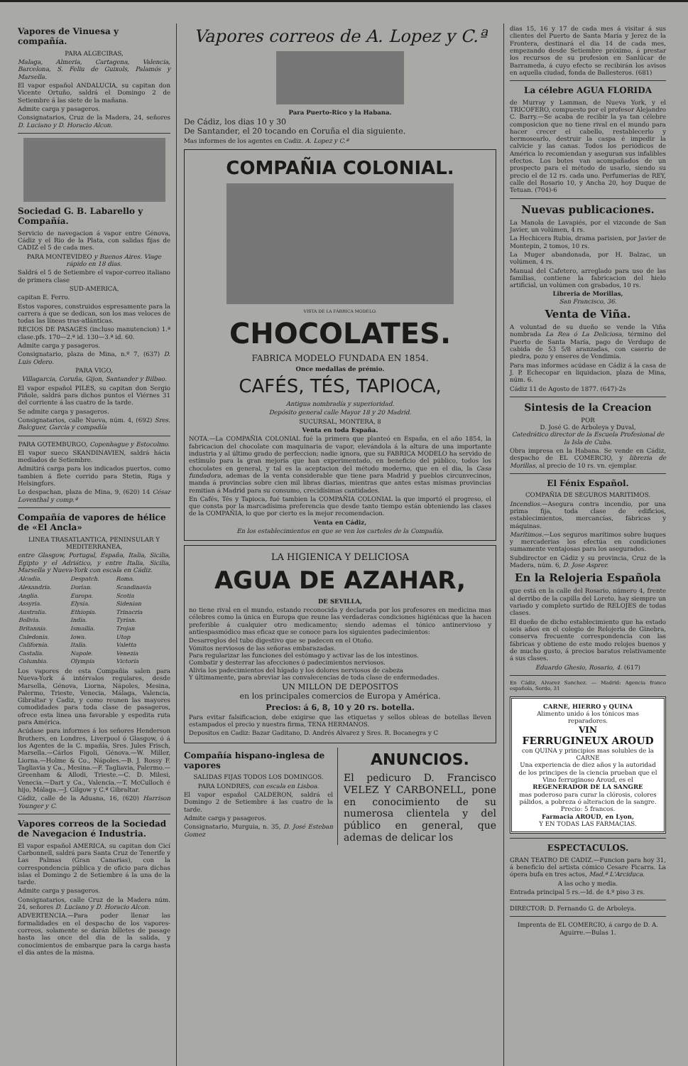Vapores de Vinuesa y compañía.
PARA ALGECIRAS,
Malaga, Almeria, Cartagena, Valencia, Barcelona, S. Feliu de Guixols, Palamós y Marsella.
El vapor español ANDALUCIA, su capitan don Vicente Ortuño, saldrá el Domingo 2 de Setiembre á las siete de la mañana.
Admite carga y pasageros.
Consignatarios, Cruz de la Madera, 24, señores D. Luciano y D. Horacio Alcon.
Sociedad G. B. Labarello y Compañía.
Servicio de navegacion á vapor entre Génova, Cádiz y el Rio de la Plata, con salidas fijas de CADIZ el 5 de cada mes.
PARA MONTEVIDEO y Buenos Aires. Viage rápido en 18 dias.
Saldrá el 5 de Setiembre el vapor-correo italiano de primera clase
SUD-AMERICA,
capitan E. Ferro.
Estos vapores, construidos espresamente para la carrera á que se dedican, son los mas veloces de todas las líneas tras-atlánticas.
RECIOS DE PASAGES (incluso manutencion) 1.ª clase.pfs. 170—2.ª id. 130—3.ª id. 60.
Admite carga y pasageros.
Consignatario, plaza de Mina, n.º 7, (637) D. Luis Odero.
PARA VIGO,
Villagarcia, Coruña, Gijon, Santander y Bilbao.
El vapor español PILES, su capitan don Sergio Piñole, saldrá para dichos puntos el Viérnes 31 del corriente á las cuatro de la tarde.
Se admite carga y pasageros.
Consignatarios, calle Nueva, núm. 4, (692) Sres. Balcguer, Garcia y compañía
PARA GOTEMBURGO, Copenhague y Estocolmo.
El vapor sueco SKANDINAVIEN, saldrá hácia mediados de Setiembre.
Admitirá carga para los indicados puertos, como tambien á flete corrido para Stetin, Riga y Helsingfors.
Lo despachan, plaza de Mina, 9, (620) 14 César Loventhal y comp.ª
Compañía de vapores de hélice de «El Ancla»
LINEA TRASATLANTICA, PENINSULAR Y MEDITERRANEA,
entre Glasgow, Portugal, España, Italia, Sicilia, Egipto y el Adriático, y entre Italia, Sicilia, Marsella y Nueva-York con escala en Cádiz.
| Alcadia. | Despatch. | Roma. |
| Alexandria. | Dorian. | Scandinavia |
| Anglia. | Europa. | Scotia |
| Assyria. | Elysia. | Sidenian |
| Australia. | Ethiopia. | Trinacria |
| Bolivia. | India. | Tyrian. |
| Britannia. | Ismailia. | Trojan |
| Caledonia. | Iowa. | Utop |
| California. | Italia. | Valetta |
| Castalia. | Napole. | Venezia |
| Columbia. | Olympia | Victoria |
Los vapores de esta Compañia salen para Nueva-York á intérvalos regulares, desde Marsella, Génova, Liorna, Nápoles, Mesina, Palermo, Trieste, Venecia, Málaga, Valencia, Gibraltar y Cadiz, y como reunen las mayores comodidades para toda clase de pasageros, ofrece esta linea una favorable y espedita ruta para América.
Acúdase para informes á los señores Henderson Brothers, en Londres, Liverpool ó Glasgow, ó á los Agentes de la C. mpañía, Sres. Jules Frisch, Marsella.—Cárlos Figoli, Génova.—W. Miller, Liorna.—Holme & Co., Nápoles.—B. J. Rossy F. Tagliavia y Ca., Mesina.—F. Tagliavia, Palermo.—Greenham & Allodi, Trieste.—C. D. Milesi, Venecia.—Dart y Ca., Valencia.—T. McCulloch é hijo, Málaga.—J. Gilgow y C.ª Gibraltar.
Cádiz, calle de la Aduana, 16, (620) Harrison Younger y C.
Vapores correos de la Sociedad de Navegacion é Industria.
El vapor español AMERICA, su capitan don Cicí Carbonnell, saldrá para Santa Cruz de Tenerife y Las Palmas (Gran Canarias), con la correspondencia pública y de oficio para dichas islas el Domingo 2 de Setiembre á la una de la tarde.
Admite carga y pasageros.
Consignatarios, calle Cruz de la Madera núm. 24, señores D. Luciano y D. Horacio Alcon.
ADVERTENCIA.—Para poder llenar las formalidades en el despacho de los vapores-correos, solamente se darán billetes de pasage hasta las once del dia de la salida, y conocimientos de embarque para la carga hasta el dia antes de la misma.
Vapores correos de A. Lopez y C.ª
Para Puerto-Rico y la Habana.
De Cádiz, los dias 10 y 30
De Santander, el 20 tocando en Coruña el dia siguiente.
Mas informes de los agentes en Cadiz. A. Lopez y C.ª
COMPAÑIA COLONIAL.
VISTA DE LA FÁBRICA MODELO.
CHOCOLATES.
FABRICA MODELO FUNDADA EN 1854.
Once medallas de prémio.
CAFÉS, TÉS, TAPIOCA,
Antigua nombradía y superioridad.
Depósito general calle Mayor 18 y 20 Madrid.
SUCURSAL, MONTERA, 8
Venta en toda España.
NOTA.—La COMPAÑIA COLONIAL fué la primera que planteó en España, en el año 1854, la fabricacion del chocolate con maquinaria de vapor, elevándola á la altura de una importante industria y al último grado de perfeccion; nadie ignora, que su FABRICA MODELO ha servido de estímulo para la gran mejoría que han experimentado, en beneficio del público, todos los chocolates en general, y tal es la aceptacion del método moderno, que en el dia, la Casa fundadora, ademas de la venta considerable que tiene para Madrid y pueblos circunvecinos, manda á provincias sobre cien mil libras diarias, mientras que antes estas mismas provincias remitian á Madrid para su consumo, crecidísimas cantidades.
En Cafés, Tés y Tapioca, fué tambien la COMPAÑIA COLONIAL la que importó el progreso, el que consta por la marcadísima preferencia que desde tanto tiempo están obteniendo las clases de la COMPAÑIA, lo que por cierto es la mejor recomendacion.
Venta en Cádiz,
En los establecimientos en que se ven los carteles de la Compañía.
LA HIGIENICA Y DELICIOSA
AGUA DE AZAHAR,
DE SEVILLA,
no tiene rival en el mundo, estando reconocida y declarada por los profesores en medicina mas célebres como la única en Europa que reune las verdaderas condiciones higiénicas que la hacen preferible á cualquier otro medicamento; siendo ademas el tónico antinervioso y antiespasmódico mas eficaz que se conoce para los siguientes padecimientos:
Desarreglos del tubo digestivo que se padecen en el Otoño.
Vómitos nerviosos de las señoras embarazadas.
Para regularizar las funciones del estómago y activar las de los intestinos.
Combatir y desterrar las afecciones ó padecimientos nerviosos.
Alivia los padecimientos del hígado y los dolores nerviosos de cabeza
Y últimamente, para abreviar las convalecencias de toda clase de enfermedades.
UN MILLON DE DEPOSITOS
en los principales comercios de Europa y América.
Precios: á 6, 8, 10 y 20 rs. botella.
Para evitar falsificacion, debe exigirse que las etiquetas y sellos obleas de botellas lleven estampados el precio y nuestra firma, TENA HERMANOS.
Depositos en Cadiz: Bazar Gaditano, D. Andrés Alvarez y Sres. R. Bocanegra y C
Compañía hispano-inglesa de vapores
SALIDAS FIJAS TODOS LOS DOMINGOS.
PARA LONDRES, con escala en Lisboa.
El vapor español CALDERON, saldrá el Domingo 2 de Setiembre á las cuatro de la tarde.
Admite carga y pasageros.
Consignatario, Murguia, n. 35, D. José Esteban Gomez
ANUNCIOS.
El pedicuro D. Francisco VELEZ Y CARBONELL, pone en conocimiento de su numerosa clientela y del público en general, que ademas de delicar los
dias 15, 16 y 17 de cada mes á visitar á sus clientes del Puerto de Santa María y Jerez de la Frontera, destinará el dia 14 de cada mes, empezando desde Setiembre próximo, á prestar los recursos de su profesion en Sanlúcar de Barrameda, á cuyo efecto se recibirán los avisos en aquella ciudad, fonda de Ballesteros. (681)
La célebre AGUA FLORIDA
de Murray y Lamman, de Nueva York, y el TRICOFERO, compuesto por el profesor Alejandro C. Barry.—Se acaba de recibir la ya tan célebre composicion que no tiene rival en el mundo para hacer crecer el cabello, restablecerlo y hermosearlo, destruir la caspa é impedir la calvicie y las canas. Todos los periódicos de América lo recomiendan y aseguran sus infalibles efectos. Los botes van acompañados de un prospecto para el método de usarlo, siendo su precio el de 12 rs. cada uno. Perfumerias de REY, calle del Rosario 10, y Ancha 20, hoy Duque de Tetuan. (704)-6
Nuevas publicaciones.
La Manola de Lavapiés, por el vizconde de San Javier, un volúmen, 4 rs.
La Hechicera Rubia, drama parisien, por Javier de Montepin, 2 tomos, 10 rs.
La Muger abandonada, por H. Balzac, un volúmen, 4 rs.
Manual del Cafetero, arreglado para uso de las familias, contiene la fabricacion del hielo artificial, un volúmen con grabados, 10 rs.
Libreria de Morillas,
San Francisco, 36.
Venta de Viña.
A voluntad de su dueño se vende la Viña nombrada La Rea ó La Deliciosa, término del Puerto de Santa María, pago de Verdugo de cabida de 53 5/8 aranzadas, con caserio de piedra, pozo y enseres de Vendimia.
Para mas informes acúdase en Cádiz á la casa de J. P. Echecopar en liquidacion, plaza de Mina, núm. 6.
Cádiz 11 de Agosto de 1877. (647)-2s
Sintesis de la Creacion
POR
D. José G. de Arboleya y Duval,
Catedrático director de la Escuela Profesional de la Isla de Cuba.
Obra impresa en la Habana. Se vende en Cádiz, despacho de EL COMERCIO, y libreria de Morillas, al precio de 10 rs. vn. ejemplar.
El Fénix Español.
COMPAÑIA DE SEGUROS MARITIMOS.
Incendios.—Asegura contra incendio, por una prima fija, toda clase de edificios, establecimientos, mercancías, fábricas y máquinas.
Marítimos.—Los seguros marítimos sobre buques y mercaderias los efectúa en condiciones sumamente ventajosas para los asegurados.
Subdirector en Cádiz y su provincia, Cruz de la Madera, núm. 6, D. Jose Asprer.
En la Relojeria Española
que está en la calle del Rosario, número 4, frente al derribo de la capilla del Loreto, hay siempre un variado y completo surtido de RELOJES de todas clases.
El dueño de dicho establecimiento que ha estado seis años en el colegio de Relojeria de Ginebra, conserva frecuente correspondencia con las fábricas y obtiene de este modo relojes buenos y de mucho gusto, á precios baratos relativamente á sus clases.
Eduardo Ghesio, Rosario, 4. (617)
En Cádiz, Alvarez Sanchez. — Madrid: Agencia franco española, Sordo, 31
CARNE, HIERRO y QUINA
Alimento unido á los tónicos mas reparadores.
VIN
FERRUGINEUX AROUD
con QUINA y principios mas solubles de la CARNE
Una experiencia de diez años y la autoridad de los principes de la ciencia prueban que el Vino ferruginoso Aroud, es el
REGENERADOR DE LA SANGRE
mas poderoso para curar la clórosis, colores pálidos, a pobreza ó alteracion de la sangre. Precio: 5 francos.
Farmacia AROUD, en Lyon,
Y EN TODAS LAS FARMACIAS.
ESPECTACULOS.
GRAN TEATRO DE CADIZ.—Funcion para hoy 31, á beneficio del artista cómico Cesare Ficarra. La ópera bufa en tres actos, Mad.ª L'Arciduca.
A las ocho y media.
Entrada principal 5 rs.—Id. de 4.º piso 3 rs.
DIRECTOR: D. Fernando G. de Arboleya.
Imprenta de EL COMERCIO, á cargo de D. A. Aguirre.—Bulas 1.